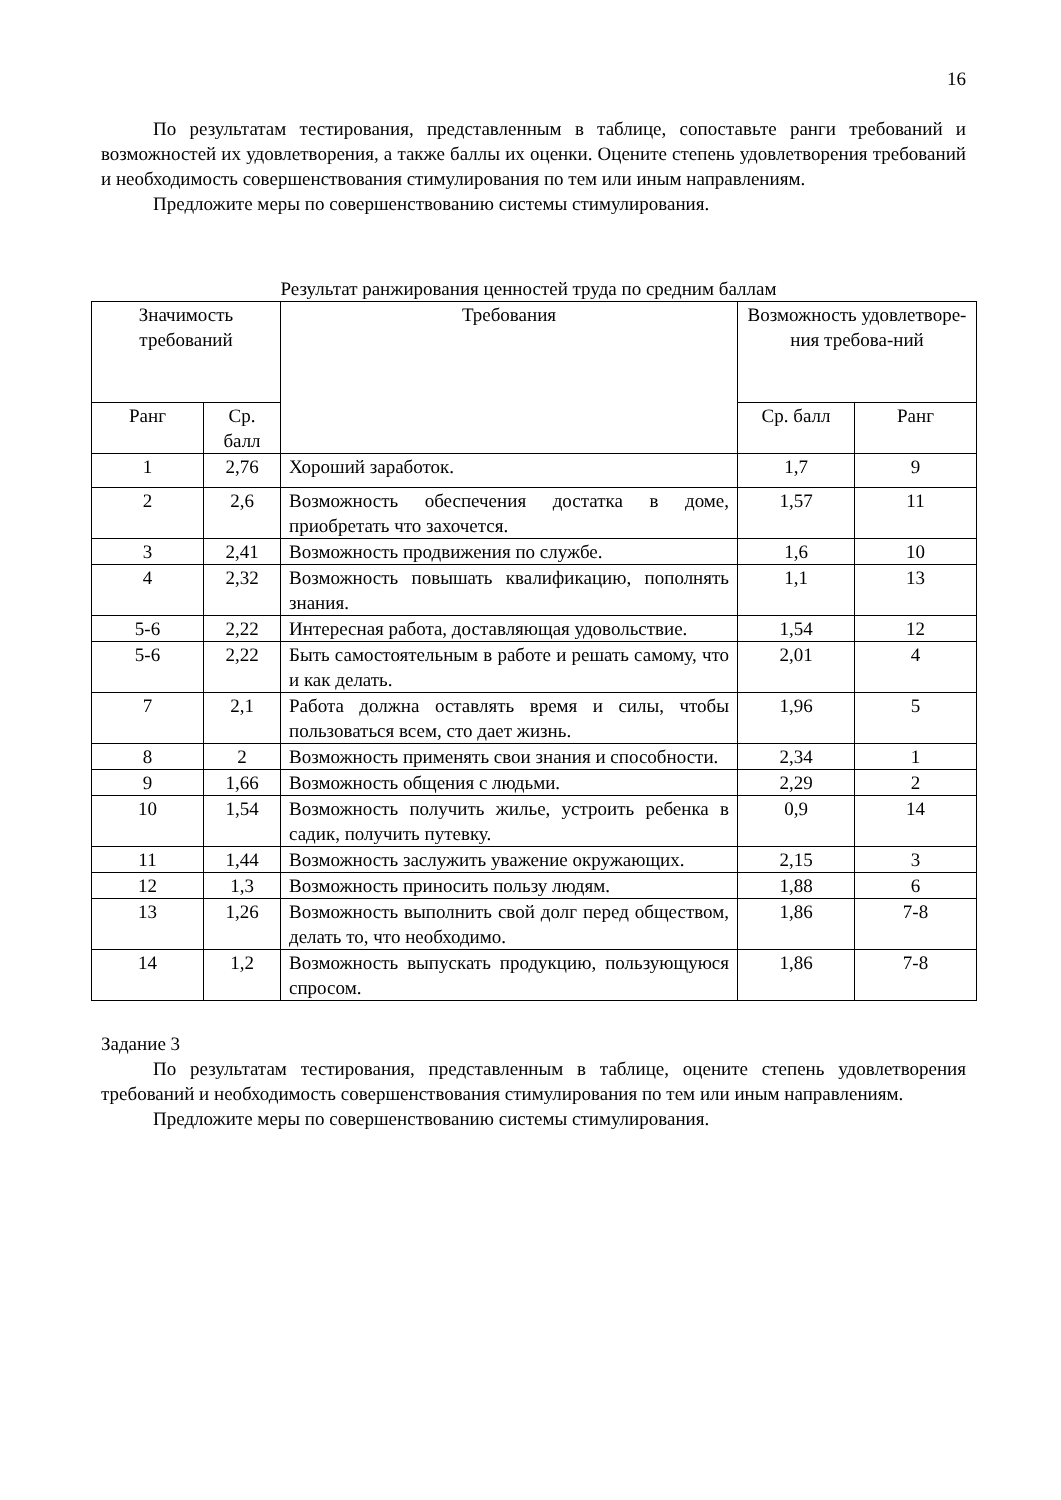16
По результатам тестирования, представленным в таблице, сопоставьте ранги требований и возможностей их удовлетворения, а также баллы их оценки. Оцените степень удовлетворения требований и необходимость совершенствования стимулирования по тем или иным направлениям.
Предложите меры по совершенствованию системы стимулирования.
Результат ранжирования ценностей труда по средним баллам
| Значимость требований | | Требования | Возможность удовлетворе-ния требова-ний | |
| --- | --- | --- | --- | --- |
| Ранг | Ср. балл | | Ср. балл | Ранг |
| 1 | 2,76 | Хороший заработок. | 1,7 | 9 |
| 2 | 2,6 | Возможность обеспечения достатка в доме, приобретать что захочется. | 1,57 | 11 |
| 3 | 2,41 | Возможность продвижения по службе. | 1,6 | 10 |
| 4 | 2,32 | Возможность повышать квалификацию, пополнять знания. | 1,1 | 13 |
| 5-6 | 2,22 | Интересная работа, доставляющая удовольствие. | 1,54 | 12 |
| 5-6 | 2,22 | Быть самостоятельным в работе и решать самому, что и как делать. | 2,01 | 4 |
| 7 | 2,1 | Работа должна оставлять время и силы, чтобы пользоваться всем, сто дает жизнь. | 1,96 | 5 |
| 8 | 2 | Возможность применять свои знания и способности. | 2,34 | 1 |
| 9 | 1,66 | Возможность общения с людьми. | 2,29 | 2 |
| 10 | 1,54 | Возможность получить жилье, устроить ребенка в садик, получить путевку. | 0,9 | 14 |
| 11 | 1,44 | Возможность заслужить уважение окружающих. | 2,15 | 3 |
| 12 | 1,3 | Возможность приносить пользу людям. | 1,88 | 6 |
| 13 | 1,26 | Возможность выполнить свой долг перед обществом, делать то, что необходимо. | 1,86 | 7-8 |
| 14 | 1,2 | Возможность выпускать продукцию, пользующуюся спросом. | 1,86 | 7-8 |
Задание 3
По результатам тестирования, представленным в таблице, оцените степень удовлетворения требований и необходимость совершенствования стимулирования по тем или иным направлениям.
Предложите меры по совершенствованию системы стимулирования.